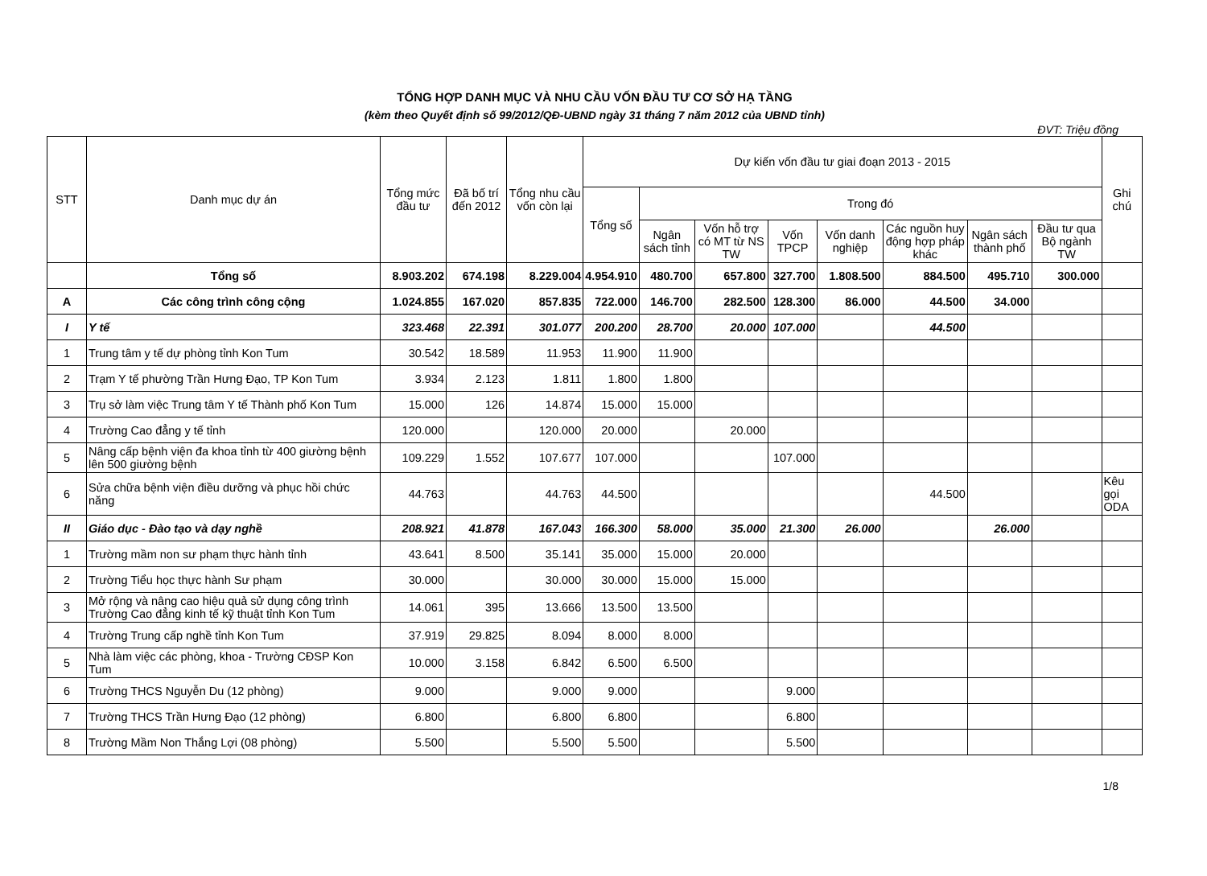TỔNG HỢP DANH MỤC VÀ NHU CẦU VỐN ĐẦU TƯ CƠ SỞ HẠ TẦNG
(kèm theo Quyết định số 99/2012/QĐ-UBND ngày 31 tháng 7 năm 2012 của UBND tỉnh)
ĐVT: Triệu đồng
| STT | Danh mục dự án | Tổng mức đầu tư | Đã bố trí đến 2012 | Tổng nhu cầu vốn còn lại | Dự kiến vốn đầu tư giai đoạn 2013 - 2015 | | | | | | | | Ghi chú |
| --- | --- | --- | --- | --- | --- | --- | --- | --- | --- | --- | --- | --- | --- |
| | | | | | Tổng số | Trong đó | | | | | | | |
| | | | | | | Ngân sách tỉnh | Vốn hỗ trợ có MT từ NS TW | Vốn TPCP | Vốn danh nghiệp | Các nguồn huy động hợp pháp khác | Ngân sách thành phố | Đầu tư qua Bộ ngành TW | |
| | Tổng số | 8.903.202 | 674.198 | 8.229.004 | 4.954.910 | 480.700 | 657.800 | 327.700 | 1.808.500 | 884.500 | 495.710 | 300.000 | |
| A | Các công trình công cộng | 1.024.855 | 167.020 | 857.835 | 722.000 | 146.700 | 282.500 | 128.300 | 86.000 | 44.500 | 34.000 | | |
| I | Y tế | 323.468 | 22.391 | 301.077 | 200.200 | 28.700 | 20.000 | 107.000 | | 44.500 | | | |
| 1 | Trung tâm y tế dự phòng tỉnh Kon Tum | 30.542 | 18.589 | 11.953 | 11.900 | 11.900 | | | | | | | |
| 2 | Trạm Y tế phường Trần Hưng Đạo, TP Kon Tum | 3.934 | 2.123 | 1.811 | 1.800 | 1.800 | | | | | | | |
| 3 | Trụ sở làm việc Trung tâm Y tế Thành phố Kon Tum | 15.000 | 126 | 14.874 | 15.000 | 15.000 | | | | | | | |
| 4 | Trường Cao đẳng y tế tỉnh | 120.000 | | 120.000 | 20.000 | | 20.000 | | | | | | |
| 5 | Nâng cấp bệnh viện đa khoa tỉnh từ 400 giường bệnh lên 500 giường bệnh | 109.229 | 1.552 | 107.677 | 107.000 | | | 107.000 | | | | | |
| 6 | Sửa chữa bệnh viện điều dưỡng và phục hồi chức năng | 44.763 | | 44.763 | 44.500 | | | | | 44.500 | | | Kêu gọi ODA |
| II | Giáo dục - Đào tạo và dạy nghề | 208.921 | 41.878 | 167.043 | 166.300 | 58.000 | 35.000 | 21.300 | 26.000 | | 26.000 | | |
| 1 | Trường mầm non sư phạm thực hành tỉnh | 43.641 | 8.500 | 35.141 | 35.000 | 15.000 | 20.000 | | | | | | |
| 2 | Trường Tiểu học thực hành Sư phạm | 30.000 | | 30.000 | 30.000 | 15.000 | 15.000 | | | | | | |
| 3 | Mở rộng và nâng cao hiệu quả sử dụng công trình Trường Cao đẳng kinh tế kỹ thuật tỉnh Kon Tum | 14.061 | 395 | 13.666 | 13.500 | 13.500 | | | | | | | |
| 4 | Trường Trung cấp nghề tỉnh Kon Tum | 37.919 | 29.825 | 8.094 | 8.000 | 8.000 | | | | | | | |
| 5 | Nhà làm việc các phòng, khoa - Trường CĐSP Kon Tum | 10.000 | 3.158 | 6.842 | 6.500 | 6.500 | | | | | | | |
| 6 | Trường THCS Nguyễn Du (12 phòng) | 9.000 | | 9.000 | 9.000 | | | 9.000 | | | | | |
| 7 | Trường THCS Trần Hưng Đạo (12 phòng) | 6.800 | | 6.800 | 6.800 | | | 6.800 | | | | | |
| 8 | Trường Mầm Non Thắng Lợi (08 phòng) | 5.500 | | 5.500 | 5.500 | | | 5.500 | | | | | |
1/8